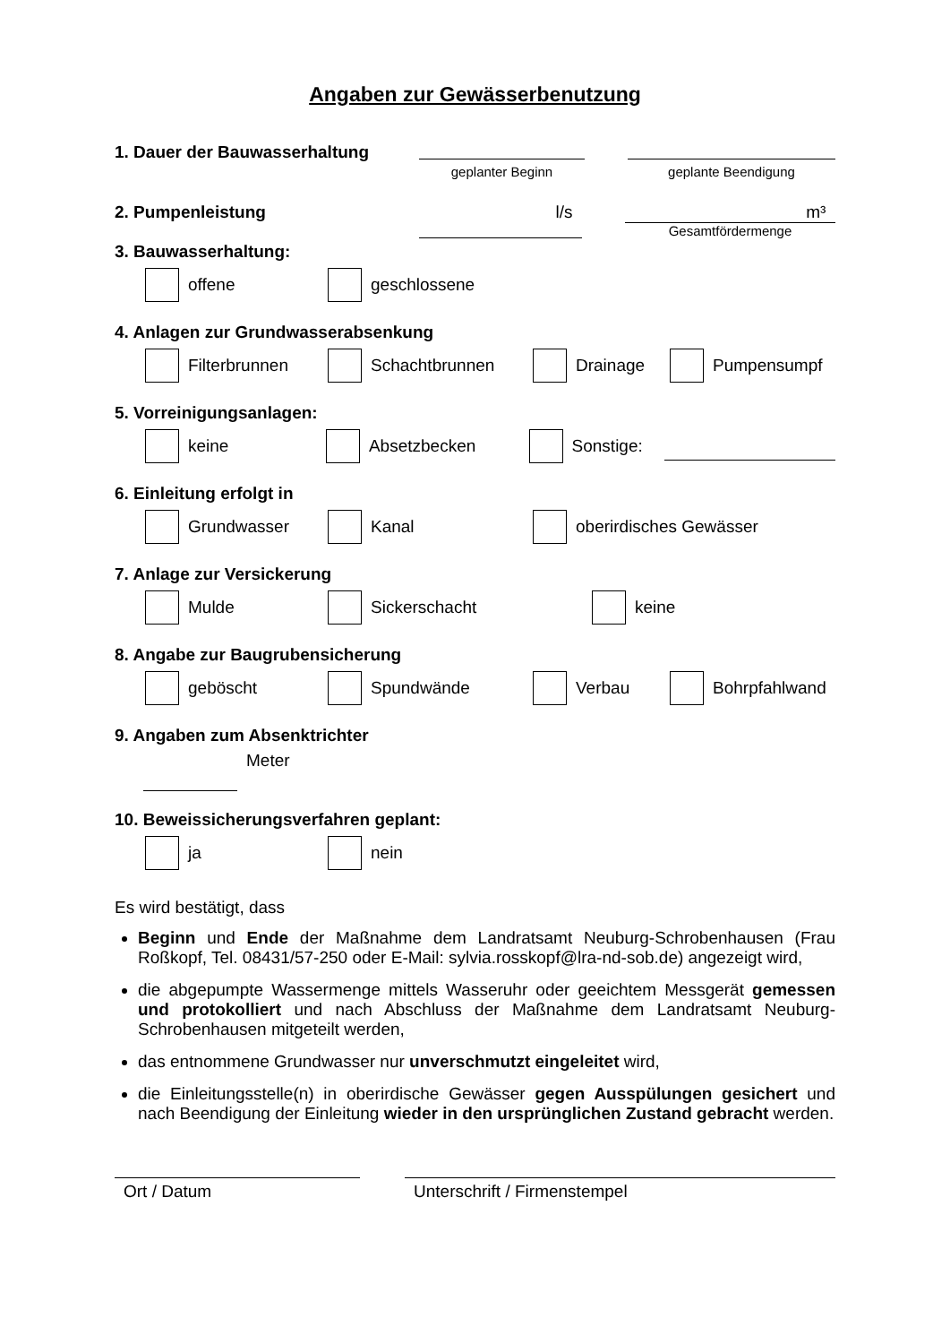Angaben zur Gewässerbenutzung
1. Dauer der Bauwasserhaltung
geplanter Beginn geplante Beendigung
2. Pumpenleistung l/s m³
Gesamtfördermenge
3. Bauwasserhaltung:
offene geschlossene
4. Anlagen zur Grundwasserabsenkung
Filterbrunnen Schachtbrunnen Drainage Pumpensumpf
5. Vorreinigungsanlagen:
keine Absetzbecken Sonstige:
6. Einleitung erfolgt in
Grundwasser Kanal oberirdisches Gewässer
7. Anlage zur Versickerung
Mulde Sickerschacht keine
8. Angabe zur Baugrubensicherung
geböscht Spundwände Verbau Bohrpfahlwand
9. Angaben zum Absenktrichter
Meter
10. Beweissicherungsverfahren geplant:
ja nein
Es wird bestätigt, dass
Beginn und Ende der Maßnahme dem Landratsamt Neuburg-Schrobenhausen (Frau Roßkopf, Tel. 08431/57-250 oder E-Mail: sylvia.rosskopf@lra-nd-sob.de) angezeigt wird,
die abgepumpte Wassermenge mittels Wasseruhr oder geeichtem Messgerät gemessen und protokolliert und nach Abschluss der Maßnahme dem Landratsamt Neuburg-Schrobenhausen mitgeteilt werden,
das entnommene Grundwasser nur unverschmutzt eingeleitet wird,
die Einleitungsstelle(n) in oberirdische Gewässer gegen Ausspülungen gesichert und nach Beendigung der Einleitung wieder in den ursprünglichen Zustand gebracht werden.
Ort / Datum Unterschrift / Firmenstempel